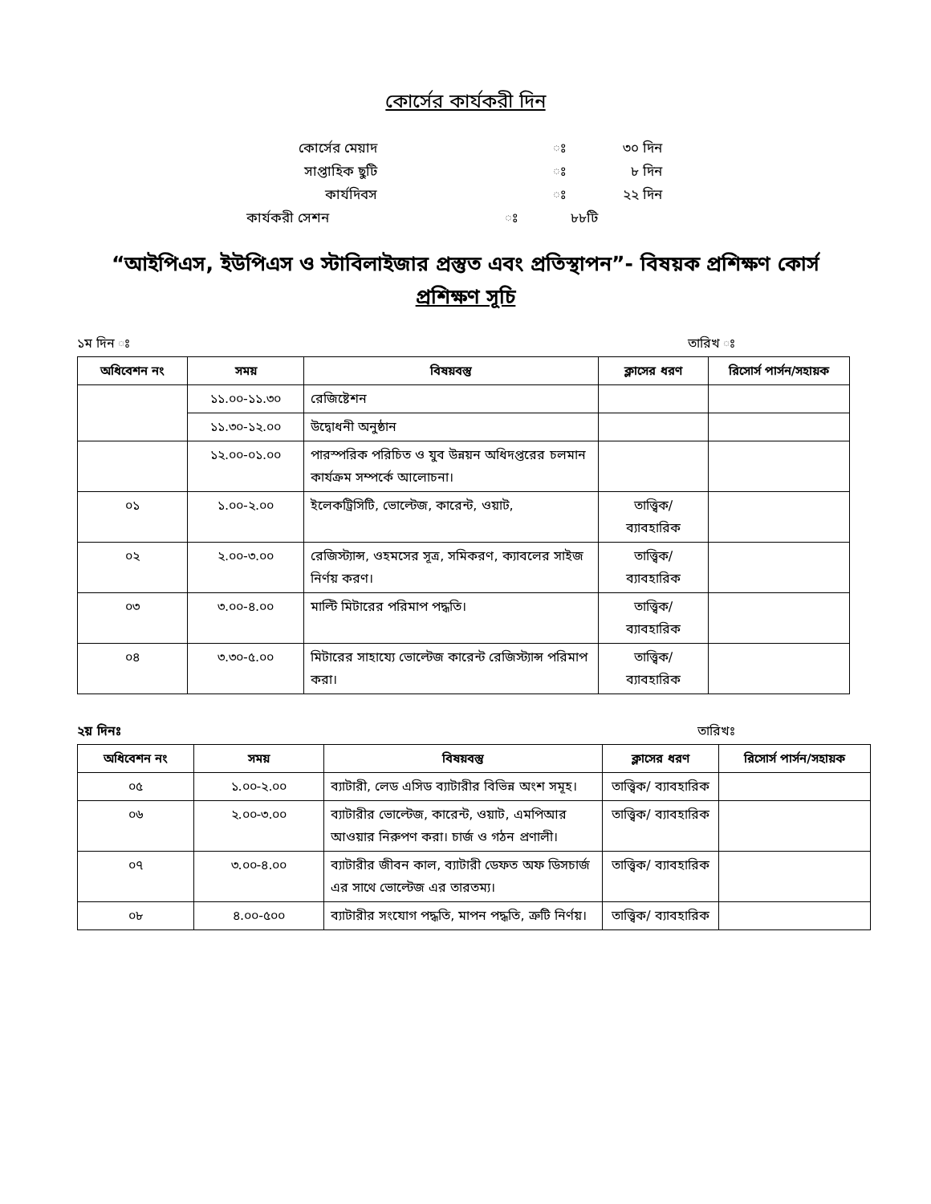কোর্সের কার্যকরী দিন
কোর্সের মেয়াদ ঃ ৩০ দিন
সাপ্তাহিক ছুটি ঃ ৮ দিন
কার্যদিবস ঃ ২২ দিন
কার্যকরী সেশন ঃ ৮৮টি
“আইপিএস, ইউপিএস ও স্টাবিলাইজার প্রস্তুত এবং প্রতিস্থাপন”- বিষয়ক প্রশিক্ষণ কোর্স
প্রশিক্ষণ সূচি
১ম দিন ঃ তারিখ ঃ
| অধিবেশন নং | সময় | বিষয়বস্তু | ক্লাসের ধরণ | রিসোর্স পার্সন/সহায়ক |
| --- | --- | --- | --- | --- |
| | ১১.০০-১১.৩০ | রেজিষ্টেশন | | |
| | ১১.৩০-১২.০০ | উদ্বোধনী অনুষ্ঠান | | |
| | ১২.০০-০১.০০ | পারস্পরিক পরিচিত ও যুব উন্নয়ন অধিদপ্তরের চলমান কার্যক্রম সম্পর্কে আলোচনা। | | |
| ০১ | ১.০০-২.০০ | ইলেকট্রিসিটি, ভোল্টেজ, কারেন্ট, ওয়াট, | তাত্ত্বিক/ ব্যাবহারিক | |
| ০২ | ২.০০-৩.০০ | রেজিস্ট্যান্স, ওহমসের সূত্র, সমিকরণ, ক্যাবলের সাইজ নির্ণয় করণ। | তাত্ত্বিক/ ব্যাবহারিক | |
| ০৩ | ৩.০০-৪.০০ | মাল্টি মিটারের পরিমাপ পদ্ধতি। | তাত্ত্বিক/ ব্যাবহারিক | |
| ০৪ | ৩.৩০-৫.০০ | মিটারের সাহায্যে ভোল্টেজ কারেন্ট রেজিস্ট্যান্স পরিমাপ করা। | তাত্ত্বিক/ ব্যাবহারিক | |
২য় দিনঃ তারিখঃ
| অধিবেশন নং | সময় | বিষয়বস্তু | ক্লাসের ধরণ | রিসোর্স পার্সন/সহায়ক |
| --- | --- | --- | --- | --- |
| ০৫ | ১.০০-২.০০ | ব্যাটারী, লেড এসিড ব্যাটারীর বিভিন্ন অংশ সমূহ। | তাত্ত্বিক/ ব্যাবহারিক | |
| ০৬ | ২.০০-৩.০০ | ব্যাটারীর ভোল্টেজ, কারেন্ট, ওয়াট, এমপিআর আওয়ার নিরুপণ করা। চার্জ ও গঠন প্রণালী। | তাত্ত্বিক/ ব্যাবহারিক | |
| ০৭ | ৩.০০-৪.০০ | ব্যাটারীর জীবন কাল, ব্যাটারী ডেফত অফ ডিসচার্জ এর সাথে ভোল্টেজ এর তারতম্য। | তাত্ত্বিক/ ব্যাবহারিক | |
| ০৮ | ৪.০০-৫০০ | ব্যাটারীর সংযোগ পদ্ধতি, মাপন পদ্ধতি, ত্রুটি নির্ণয়। | তাত্ত্বিক/ ব্যাবহারিক | |